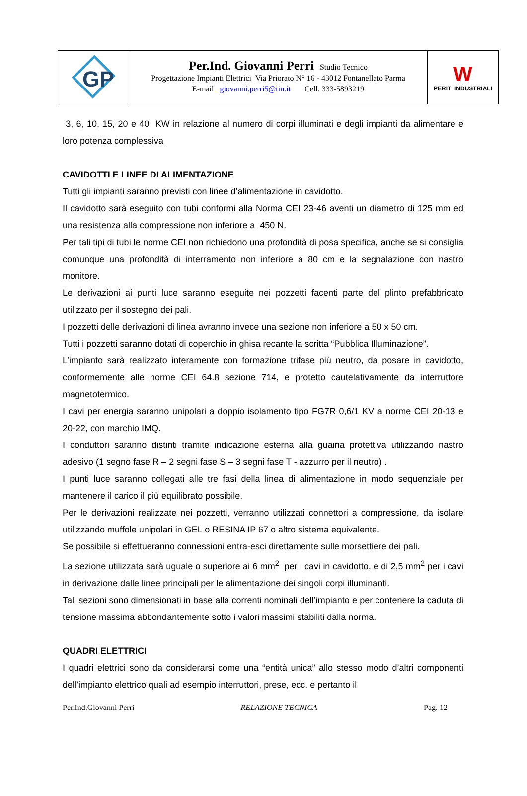| GP | Per.Ind. Giovanni Perri Studio Tecnico Progettazione Impianti Elettrici Via Priorato N° 16 - 43012 Fontanellato Parma E-mail giovanni.perri5@tin.it Cell. 333-5893219 | W PERITI INDUSTRIALI |
3, 6, 10, 15, 20 e 40 KW in relazione al numero di corpi illuminati e degli impianti da alimentare e loro potenza complessiva
CAVIDOTTI E LINEE DI ALIMENTAZIONE
Tutti gli impianti saranno previsti con linee d’alimentazione in cavidotto.
Il cavidotto sarà eseguito con tubi conformi alla Norma CEI 23-46 aventi un diametro di 125 mm ed una resistenza alla compressione non inferiore a 450 N.
Per tali tipi di tubi le norme CEI non richiedono una profondità di posa specifica, anche se si consiglia comunque una profondità di interramento non inferiore a 80 cm e la segnalazione con nastro monitore.
Le derivazioni ai punti luce saranno eseguite nei pozzetti facenti parte del plinto prefabbricato utilizzato per il sostegno dei pali.
I pozzetti delle derivazioni di linea avranno invece una sezione non inferiore a 50 x 50 cm.
Tutti i pozzetti saranno dotati di coperchio in ghisa recante la scritta “Pubblica Illuminazione”.
L’impianto sarà realizzato interamente con formazione trifase più neutro, da posare in cavidotto, conformemente alle norme CEI 64.8 sezione 714, e protetto cautelativamente da interruttore magnetotermico.
I cavi per energia saranno unipolari a doppio isolamento tipo FG7R 0,6/1 KV a norme CEI 20-13 e 20-22, con marchio IMQ.
I conduttori saranno distinti tramite indicazione esterna alla guaina protettiva utilizzando nastro adesivo (1 segno fase R – 2 segni fase S – 3 segni fase T - azzurro per il neutro) .
I punti luce saranno collegati alle tre fasi della linea di alimentazione in modo sequenziale per mantenere il carico il più equilibrato possibile.
Per le derivazioni realizzate nei pozzetti, verranno utilizzati connettori a compressione, da isolare utilizzando muffole unipolari in GEL o RESINA IP 67 o altro sistema equivalente.
Se possibile si effettueranno connessioni entra-esci direttamente sulle morsettiere dei pali.
La sezione utilizzata sarà uguale o superiore ai 6 mm<sup>2</sup> per i cavi in cavidotto, e di 2,5 mm<sup>2</sup> per i cavi in derivazione dalle linee principali per le alimentazione dei singoli corpi illuminanti.
Tali sezioni sono dimensionati in base alla correnti nominali dell’impianto e per contenere la caduta di tensione massima abbondantemente sotto i valori massimi stabiliti dalla norma.
QUADRI ELETTRICI
I quadri elettrici sono da considerarsi come una “entità unica” allo stesso modo d’altri componenti dell’impianto elettrico quali ad esempio interruttori, prese, ecc. e pertanto il
Per.Ind.Giovanni Perri RELAZIONE TECNICA Pag. 12